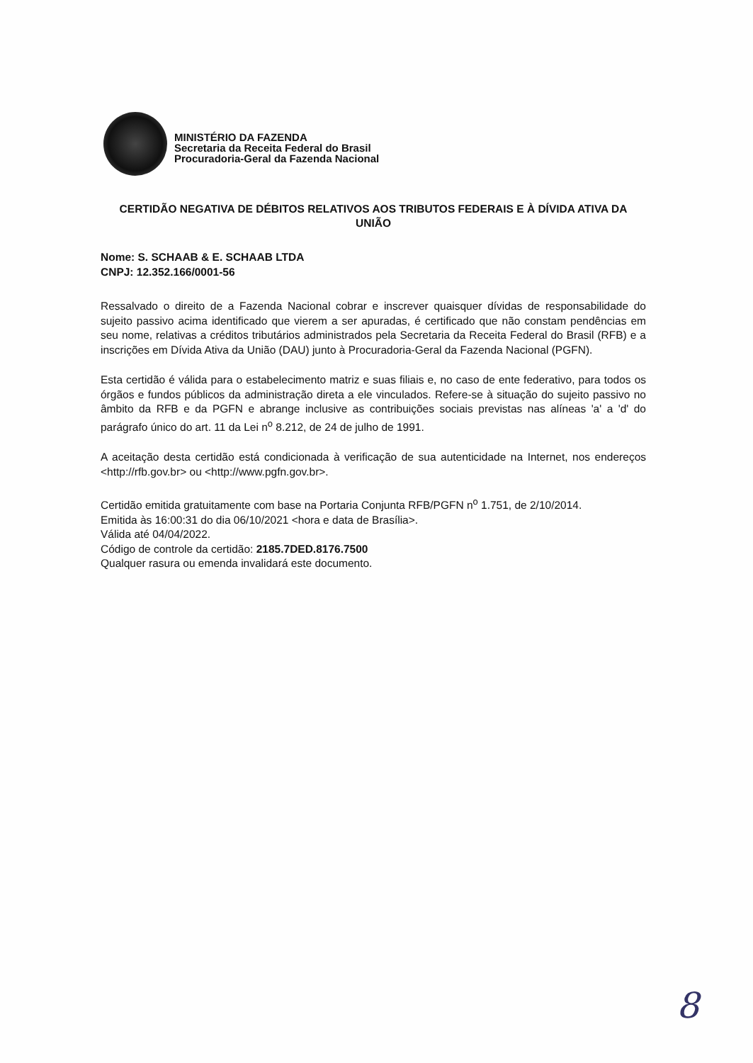MINISTÉRIO DA FAZENDA
Secretaria da Receita Federal do Brasil
Procuradoria-Geral da Fazenda Nacional
CERTIDÃO NEGATIVA DE DÉBITOS RELATIVOS AOS TRIBUTOS FEDERAIS E À DÍVIDA ATIVA DA UNIÃO
Nome: S. SCHAAB & E. SCHAAB LTDA
CNPJ: 12.352.166/0001-56
Ressalvado o direito de a Fazenda Nacional cobrar e inscrever quaisquer dívidas de responsabilidade do sujeito passivo acima identificado que vierem a ser apuradas, é certificado que não constam pendências em seu nome, relativas a créditos tributários administrados pela Secretaria da Receita Federal do Brasil (RFB) e a inscrições em Dívida Ativa da União (DAU) junto à Procuradoria-Geral da Fazenda Nacional (PGFN).
Esta certidão é válida para o estabelecimento matriz e suas filiais e, no caso de ente federativo, para todos os órgãos e fundos públicos da administração direta a ele vinculados. Refere-se à situação do sujeito passivo no âmbito da RFB e da PGFN e abrange inclusive as contribuições sociais previstas nas alíneas 'a' a 'd' do parágrafo único do art. 11 da Lei n<sup>o</sup> 8.212, de 24 de julho de 1991.
A aceitação desta certidão está condicionada à verificação de sua autenticidade na Internet, nos endereços <http://rfb.gov.br> ou <http://www.pgfn.gov.br>.
Certidão emitida gratuitamente com base na Portaria Conjunta RFB/PGFN n<sup>o</sup> 1.751, de 2/10/2014.
Emitida às 16:00:31 do dia 06/10/2021 <hora e data de Brasília>.
Válida até 04/04/2022.
Código de controle da certidão: 2185.7DED.8176.7500
Qualquer rasura ou emenda invalidará este documento.
8